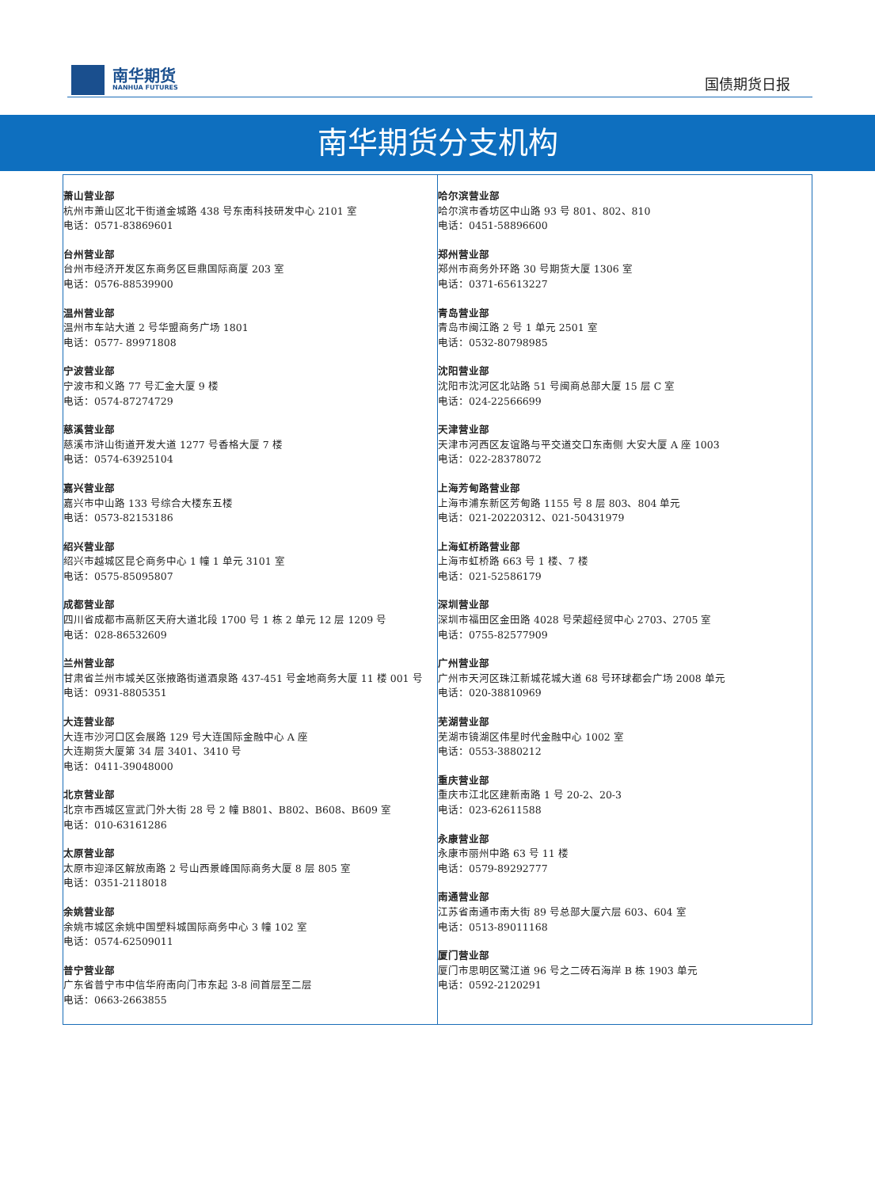南华期货
NANHUA FUTURES
国债期货日报
南华期货分支机构
| 萧山营业部 杭州市萧山区北干街道金城路 438 号东南科技研发中心 2101 室 电话：0571-83869601 台州营业部 台州市经济开发区东商务区巨鼎国际商厦 203 室 电话：0576-88539900 温州营业部 温州市车站大道 2 号华盟商务广场 1801 电话：0577- 89971808 宁波营业部 宁波市和义路 77 号汇金大厦 9 楼 电话：0574-87274729 慈溪营业部 慈溪市浒山街道开发大道 1277 号香格大厦 7 楼 电话：0574-63925104 嘉兴营业部 嘉兴市中山路 133 号综合大楼东五楼 电话：0573-82153186 绍兴营业部 绍兴市越城区昆仑商务中心 1 幢 1 单元 3101 室 电话：0575-85095807 成都营业部 四川省成都市高新区天府大道北段 1700 号 1 栋 2 单元 12 层 1209 号 电话：028-86532609 兰州营业部 甘肃省兰州市城关区张掖路街道酒泉路 437-451 号金地商务大厦 11 楼 001 号 电话：0931-8805351 大连营业部 大连市沙河口区会展路 129 号大连国际金融中心 A 座 大连期货大厦第 34 层 3401、3410 号 电话：0411-39048000 北京营业部 北京市西城区宣武门外大街 28 号 2 幢 B801、B802、B608、B609 室 电话：010-63161286 太原营业部 太原市迎泽区解放南路 2 号山西景峰国际商务大厦 8 层 805 室 电话：0351-2118018 余姚营业部 余姚市城区余姚中国塑料城国际商务中心 3 幢 102 室 电话：0574-62509011 普宁营业部 广东省普宁市中信华府南向门市东起 3-8 间首层至二层 电话：0663-2663855 | 哈尔滨营业部 哈尔滨市香坊区中山路 93 号 801、802、810 电话：0451-58896600 郑州营业部 郑州市商务外环路 30 号期货大厦 1306 室 电话：0371-65613227 青岛营业部 青岛市闽江路 2 号 1 单元 2501 室 电话：0532-80798985 沈阳营业部 沈阳市沈河区北站路 51 号闽商总部大厦 15 层 C 室 电话：024-22566699 天津营业部 天津市河西区友谊路与平交道交口东南侧 大安大厦 A 座 1003 电话：022-28378072 上海芳甸路营业部 上海市浦东新区芳甸路 1155 号 8 层 803、804 单元 电话：021-20220312、021-50431979 上海虹桥路营业部 上海市虹桥路 663 号 1 楼、7 楼 电话：021-52586179 深圳营业部 深圳市福田区金田路 4028 号荣超经贸中心 2703、2705 室 电话：0755-82577909 广州营业部 广州市天河区珠江新城花城大道 68 号环球都会广场 2008 单元 电话：020-38810969 芜湖营业部 芜湖市镜湖区伟星时代金融中心 1002 室 电话：0553-3880212 重庆营业部 重庆市江北区建新南路 1 号 20-2、20-3 电话：023-62611588 永康营业部 永康市丽州中路 63 号 11 楼 电话：0579-89292777 南通营业部 江苏省南通市南大街 89 号总部大厦六层 603、604 室 电话：0513-89011168 厦门营业部 厦门市思明区鹭江道 96 号之二砖石海岸 B 栋 1903 单元 电话：0592-2120291 |